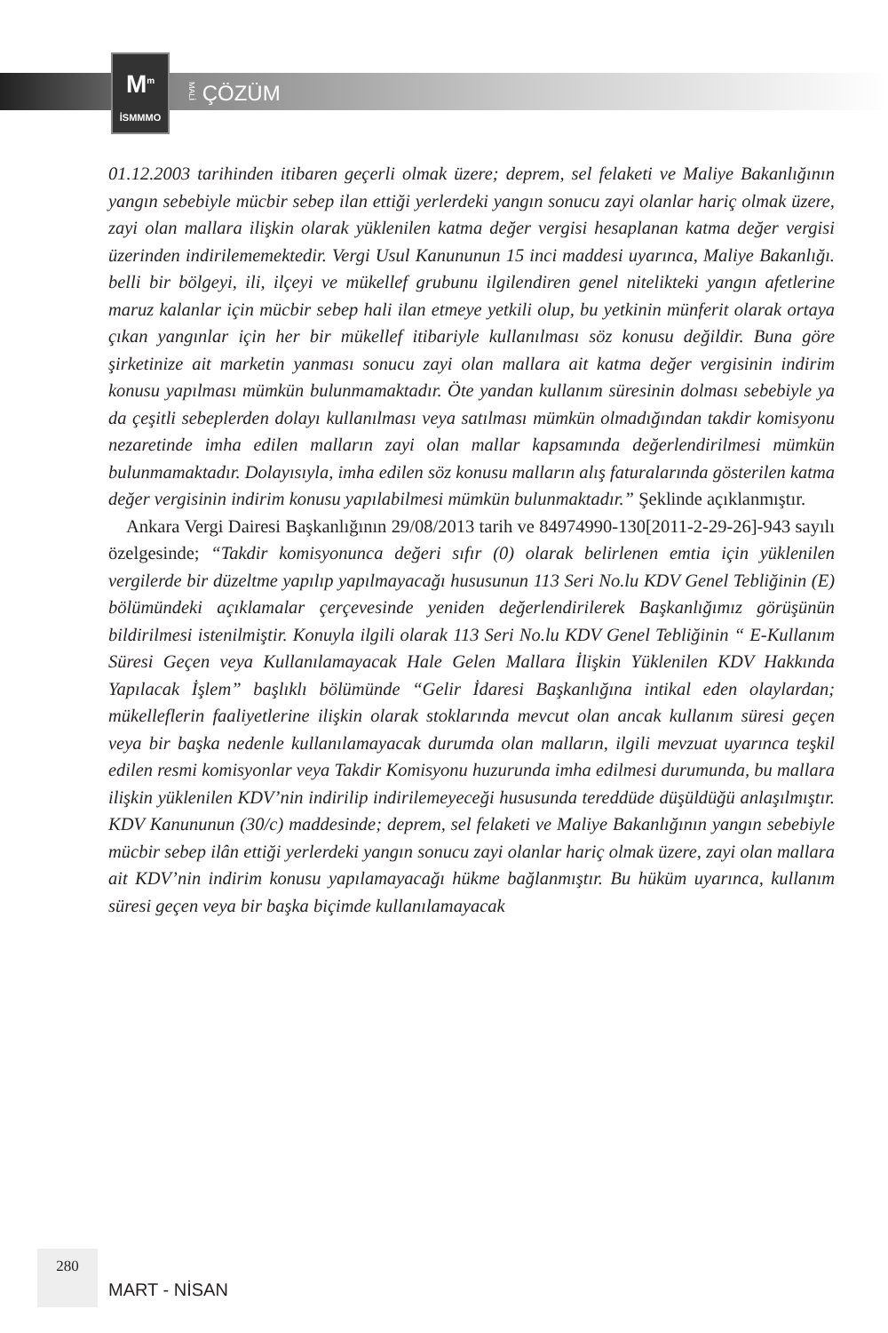M<sup>m</sup>
İSMMMO
MALİ ÇÖZÜM
01.12.2003 tarihinden itibaren geçerli olmak üzere; deprem, sel felaketi ve Maliye Bakanlığının yangın sebebiyle mücbir sebep ilan ettiği yerlerdeki yangın sonucu zayi olanlar hariç olmak üzere, zayi olan mallara ilişkin olarak yüklenilen katma değer vergisi hesaplanan katma değer vergisi üzerinden indirilememektedir. Vergi Usul Kanununun 15 inci maddesi uyarınca, Maliye Bakanlığı. belli bir bölgeyi, ili, ilçeyi ve mükellef grubunu ilgilendiren genel nitelikteki yangın afetlerine maruz kalanlar için mücbir sebep hali ilan etmeye yetkili olup, bu yetkinin münferit olarak ortaya çıkan yangınlar için her bir mükellef itibariyle kullanılması söz konusu değildir. Buna göre şirketinize ait marketin yanması sonucu zayi olan mallara ait katma değer vergisinin indirim konusu yapılması mümkün bulunmamaktadır. Öte yandan kullanım süresinin dolması sebebiyle ya da çeşitli sebeplerden dolayı kullanılması veya satılması mümkün olmadığından takdir komisyonu nezaretinde imha edilen malların zayi olan mallar kapsamında değerlendirilmesi mümkün bulunmamaktadır. Dolayısıyla, imha edilen söz konusu malların alış faturalarında gösterilen katma değer vergisinin indirim konusu yapılabilmesi mümkün bulunmaktadır.” Şeklinde açıklanmıştır.
Ankara Vergi Dairesi Başkanlığının 29/08/2013 tarih ve 84974990-130[2011-2-29-26]-943 sayılı özelgesinde; “Takdir komisyonunca değeri sıfır (0) olarak belirlenen emtia için yüklenilen vergilerde bir düzeltme yapılıp yapılmayacağı hususunun 113 Seri No.lu KDV Genel Tebliğinin (E) bölümündeki açıklamalar çerçevesinde yeniden değerlendirilerek Başkanlığımız görüşünün bildirilmesi istenilmiştir. Konuyla ilgili olarak 113 Seri No.lu KDV Genel Tebliğinin “ E-Kullanım Süresi Geçen veya Kullanılamayacak Hale Gelen Mallara İlişkin Yüklenilen KDV Hakkında Yapılacak İşlem” başlıklı bölümünde “Gelir İdaresi Başkanlığına intikal eden olaylardan; mükelleflerin faaliyetlerine ilişkin olarak stoklarında mevcut olan ancak kullanım süresi geçen veya bir başka nedenle kullanılamayacak durumda olan malların, ilgili mevzuat uyarınca teşkil edilen resmi komisyonlar veya Takdir Komisyonu huzurunda imha edilmesi durumunda, bu mallara ilişkin yüklenilen KDV’nin indirilip indirilemeyeceği hususunda tereddüde düşüldüğü anlaşılmıştır. KDV Kanununun (30/c) maddesinde; deprem, sel felaketi ve Maliye Bakanlığının yangın sebebiyle mücbir sebep ilân ettiği yerlerdeki yangın sonucu zayi olanlar hariç olmak üzere, zayi olan mallara ait KDV’nin indirim konusu yapılamayacağı hükme bağlanmıştır. Bu hüküm uyarınca, kullanım süresi geçen veya bir başka biçimde kullanılamayacak
280
MART - NİSAN